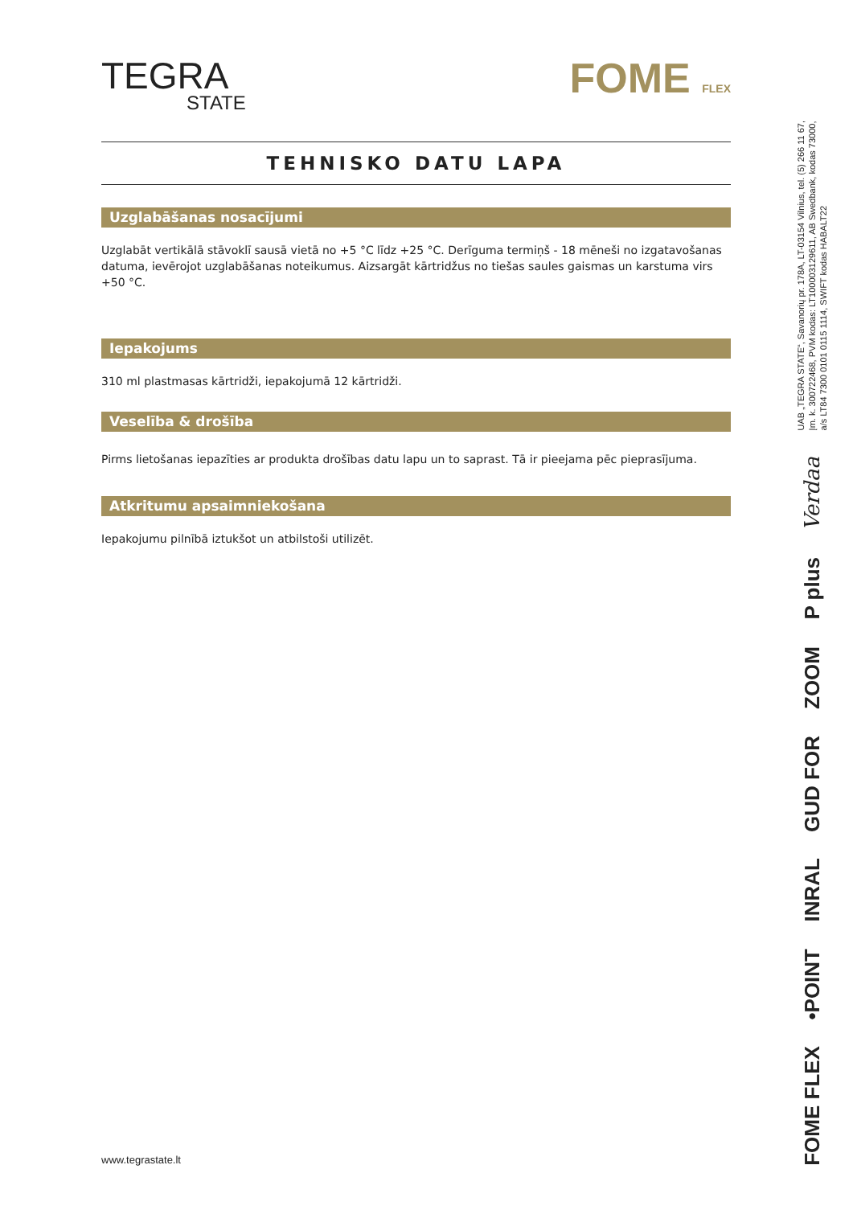TEGRA
STATE
FOME FLEX
TEHNISKO DATU LAPA
Uzglabāšanas nosacījumi
Uzglabāt vertikālā stāvoklī sausā vietā no +5 °C līdz +25 °C. Derīguma termiņš - 18 mēneši no izgatavošanas datuma, ievērojot uzglabāšanas noteikumus. Aizsargāt kārtridžus no tiešas saules gaismas un karstuma virs +50 °C.
Iepakojums
310 ml plastmasas kārtridži, iepakojumā 12 kārtridži.
Veselība & drošība
Pirms lietošanas iepazīties ar produkta drošības datu lapu un to saprast. Tā ir pieejama pēc pieprasījuma.
Atkritumu apsaimniekošana
Iepakojumu pilnībā iztukšot un atbilstoši utilizēt.
UAB „TEGRA STATE“, Savanorių pr. 178A, LT-03154 Vilnius, tel. (5) 266 11 67,
Įm. k. 300722468, PVM kodas: LT100003129611, AB Swedbank, kodas 73000,
a/s LT84 7300 0101 0115 1114, SWIFT kodas HABALT22
Verdaa
P plus
ZOOM
GUD FOR
INRAL
•POINT
FOME FLEX
www.tegrastate.lt